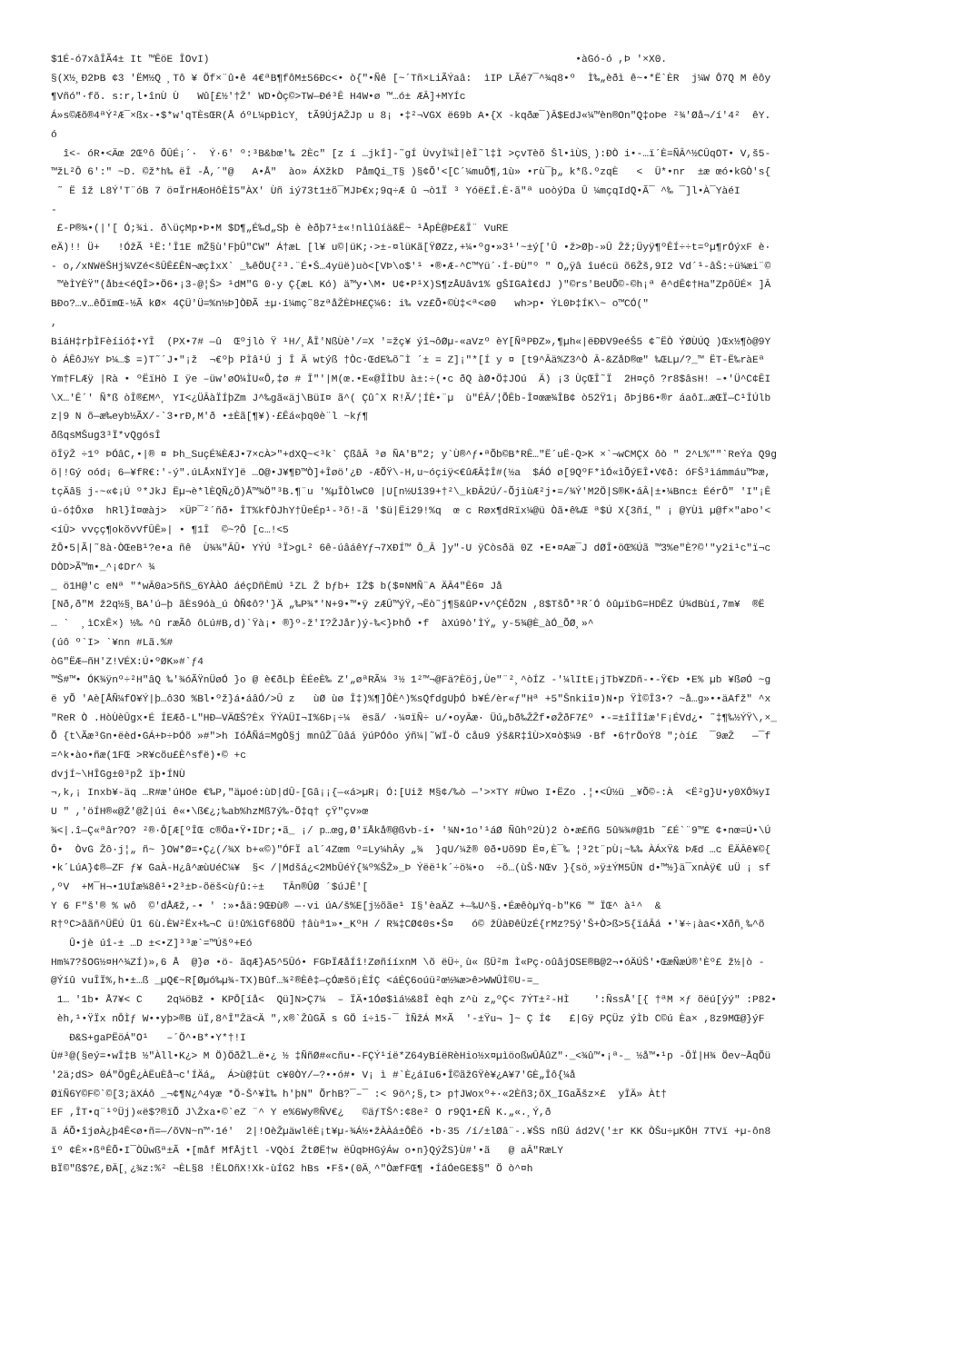$1É-ó7xâÎÃ4± It ™ÊöE ÎOvI) •àGó-ó ,Þ '×X0. §(X½¸Ð2ÞB ¢3 'ËM½Q ¸Tô ¥ Öf×¨û•ê 4€ªB¶fôM±56Ðc<• ò{"•Ñê [~´Tñ×LiÃÝaâ: ìIP LÃé7¯^¾q8•º Ì‰„èðì ê~•*Ë`ÈR j¼W Ô7Q M êôy ¶Vñó"·fõ. s:r,l•înÙ Ù Wû[£½'†Ž' WD•Òç©>TW—Ðé³Ê H4W•ø ™…ó± ÆÂ]+MYÍc Á»s©Æõ®4ªÝ²Æ¯×ßx-•$*w'qTÈsŒR(Å óºL¼pÐìcY¸ tÃ9ÚjAŽJp u 8¡ •‡²¬VGX ë69b A•{X -kqðæ¯)Â$EdJ«¼™èn®On"Q‡oÞe ²¾'Øå¬/í'4² êY. ó î<- óR•<Äœ 2Œºô ÕÛÉ¡´· Ý·6' º:³B&bœ'‰ 2Èc" [z í …jkÍ]-˜gÍ ÙvyÌ¼Ì|èÎ˜l‡Ì >çvTèõ Šl•ìÙS¸):ÐÒ i•-…ï´È=ÑÂ^½CÛqOT• V,š5- ™žL²Ô 6':" ~D. ©ž*h‰ ëÎ -Å,´"@ A•Å" ào» ÁXžkD PåmQi_T§ )§¢Õ'<[C´¼muÔ¶,1ù» •rù¯þ„ k*ß.ºzqÈ < Ü*•nr ±æ œó•kGÒ's{ ˜ Ë îž L8Ý'T¨óB 7 ö¤ÏrHÆoHôÈÌ5"ÀX' Ùñ iý73t1±õ¯MJÞ€x;9q÷Æ û ¬ò1Ï ³ Yóë£Î.È·ã"ª uoòýDa Û ¼mçqIdQ•Ã¯ ^‰ ¯]l•À¯YàéI - £-P®¾•(|'[ Ó;¾i. ð\üçMp•Þ•M $D¶„É‰d„Sþ è èðþ7¹±«!nlìûíä&Ë~ ¹ÅpÈ@Þ£&Î¨ VuRE eÄ)!! Ü+ !ÓžÃ ¹Ë:'Î1E mŽ§ù'FþÛ"CW" Á†æL [l¥ u©|üK;·>±-¤lüKã[ŸØZz,+¼•ºg•»3¹'~±ý['Û •ž>Øþ-»Û Žž;Üyÿ¶ºÊÍ÷÷t=ºµ¶rÓýxF è· - o,/xNWëŠHj¾VZé<šÛÊ£ÊN¬æçÌxX` _‰êÖU{²³.¨É•Š…4yüë)uò<[VÞ\o$'¹ •®•Æ-^C™Yü´·Í-ÐÙ"º " O„ÿâ îuécü õ6Žš,9I2 Vd´¹-âŠ:÷ü¾æi¨© ™èÌYÈŸ"(åb±<éQÎ>•Ö6•¡3-@¦Š> ¹dM"G 0·y Ç{æL Kó) ä™y•\M• U¢•P¹X)S¶zÅUâv1% gŠIGAÌ€dJ )"©rs'BeUÕ©-©h¡ª ê^dÊ¢†Ha"ZpõÜÉ× ]Â BÐo?…v…êÖïmŒ-½Ã kØ× 4ÇÜ'Ü=%n½Þ]ÒÐÃ ±µ·í¼mç˜8zªåŽÈÞH£Ç¼6: i‰ vz£Õ•©Ù‡<ª<ø0 wh>p• ÝL0Þ‡ÍK\~ o™CÓ(" , BiáH‡rþÌFèíió‡•YÎ (PX•7# —û Œºjlò Ÿ ¹H/¸ÅÎ'NßÙè'/=X '=žç¥ ýî¬ôØµ-«aVzº èY[ÑªPÐZ»,¶µh«|ëÐÐV9eéŠ5 ¢˜ËÒ ÝØÙÚQ )Œx½¶ò@9Y ò ÁÊôJ½Y Þ¼…$ =)T˜´J•"¡ž ¬€ºþ PÌâ¹Ú j Î Ä wtýß †Òc·ŒdE‰õ˜Ì ´± = Z]¡"*[Í y ¤ [t9^Âä%Z3^Ò Â-&ZåD®œ" ‰ŒLµ/?_™ ËT-Ë‰ràEª Ym†FLÆÿ |Rà • ºËïHò I ÿe –üw'øO¼ÌU«Ô,‡ø # Î"'|M(œ.•E«@ÎÌbU à±:÷(•c ðQ àØ•Ö‡JOú Ä) ¡3 ÙçŒÎ˜Ï 2H¤çô ?r8$âsH! –•'Ü^C¢ÊI \X…'Ê´' Ñ*ß òÎ®£M^¸ YI<¿ÜÂàÏÍþZm J^‰gã«äj\BüI¤ ã^( ÇûˆX R!Ã/¦ÍÈ•¨µ ù"ÉÂ/¦ÕÊb-Î¤œæ¾ÎB¢ ò52Ÿ1¡ ðÞjB6•®r áaôI…æŒÏ—C¹ÎÚlb z|9 N õ—æ‰eyb½ÃX/-`3•rÐ,M'ð •±Èã[¶¥)·£Êá«þq0è¨l ~kƒ¶ ðßqsMŠug3³Ï*vQgósÎ öÎÿŽ ÷1º ÞÓâC,•|® ¤ Þh_SuçÉ¾ÈÆJ•7×cÀ>"+dXQ~<³k` ÇßâÂ ³ø ÑA'B"2; y`Ù®^ƒ•ªÕb©B*RÊ…"Ë´uË-Q>K ×`¬wCMÇX ôò " 2^L%""`ReÝa Q9g ö|!Gý oód¡ 6—¥fR€:'-ý".úLÅxNÏY]ë …O@•J¥¶Ð™Ò]+Îøö'¿Ð -ÆÕŸ\-H,u~óçiÿ<€ûÆÂ‡Î#(½a $ÁÓ ø[9QºF*ìÓ«ìÕýEÎ•V¢ð: óFŠ³ìámmáu™Þæ, tçÄâ§ j-~«¢¡Ú º*JkJ Ëµ¬è*lÈQÑ¿Ö)Å™¾Ö"³B.¶¨u '%µÎÒlwC0 |U[n½Uî39+†²\_kÐÂ2Ú/-ÕjìùÆ²j•=/¾Ý'M2Ö|S®K•áÂ|±•¼Bnc± ÉérÔ" 'I"¡Ê ú-ó‡Ôxø hRl}Ì¤œàj> ×ÜP¯²´ñð• ÎT%kfÒJhY†ÛeÉp¹-³õ!-ã '$ü|Ëi29!%q œ c Røx¶dRïx¼@ü Òã•ê‰Œ ª$Ú X{3ñí¸" ¡ @YÙì µ@f×"aÞo'< <íÛ> vvçç¶okõvVfÛÊ»| • ¶1Î ©~?Ô [c…!<5 žÔ•5|Ã|˜8à·ÒŒeB¹?e•a ñê Ù¾¾"ÂÛ• YÝÚ ³Ï>gL² 6ê-úâáêYƒ¬7XÐÍ™ Ô_Â ]y"-U ÿCòsðä 0Z •E•¤Aæ¯J dØÎ•öŒ%Úã ™3%e"È?©'"y2i¹c"ï¬c DÒD>Ã™m•_^¡¢Dr^ ¾ _ ö1H@'c eNª "*wÂ0a>5ñS_6YÀÀO áéçDñÈmÚ ¹ZL Ž bƒb+ IŽ$ b($¤NMÑ¨A ÄÂ4"Ê6¤ Jå [Nð,ð"M ž2q½§¸BA'ú—þ ãÈs9óà_ú ÒÑ¢ô?'}Ä „‰P¾*'N+9•™•ÿ zÆÛ™ýŸ,¬Ëò˜j¶§&ûP•v^ÇÉÕ2N ,8$TšÕ*³R´Ó òûµïbG=HDÊZ Ú¾dBùí,7m¥ ®Ë … ` ¸ìCxÊ×) ½‰ ^û ræÃô ôLú#B,d)`Ÿà¡• ®}º-ž'I?ŽJår)ý-‰<}ÞhÔ •f àXú9ò'ÌÝ„ y-5¾@È_àÓ_ÕØ¸»^ (úô º`I> `¥nn #Lã.%# òG"ËÆ—ñH'Z!VÉX:Ú•ºØK»#`ƒ4 ™Š#™• ÓK¾ÿnº÷²H"âQ ‰'¾óÃŸnÜøÓ }o @ è€ðLþ ÈÉeÈ‰ Z'„øªRÃ¼ ³½ 1²™¬@Fä?Èöj,Ùe"¨²¸^òÍZ -'¼lItE¡jTb¥ZDñ-•-Ÿ€Þ •E% µb ¥ßøÓ ~g ë yÕ 'Aè[ÅÑ¼fO¥Ý|þ…ô3O %Bl•ºž}á•áâÓ/>Û z ùØ ùø Î‡)%¶]ÔÈ^)%sQfdgUþÓ b¥É/èr«ƒ"Hª +5"Šnkiî¤)N•p ŸÌ©Î3•? ~å…g»••äAfž" ^x "ReR Ò .HòÙèÛgx•É ÍEÆð-L"HÐ—VÄŒŠ?Èx ŸÝAÜI¬I%6Þ¡÷¼ ësã/ ·¼¤ïÑ÷ u/•oyÂæ· Üú„bð‰ŽŽf•øŽðF7£º •-=±îÎÎîæ'F¡ÉVd¿• ˜‡¶‰½ÝŸ\,×_ Õ {t\Ãæ³Gn•ëèd•GÁ+Þ÷ÞÓõ »#">h IóÅÑá=MgÒ§j mnûŽ¯ûâá ÿúPÓôo ýñ¼|˜WÏ-Ö cåu9 ýš&R‡îÙ>X¤ò$¼9 ·Bf •6†rÖoÝ8 ";òí£ ¯9æŽ —¯f =^k•ào•ñæ(1FŒ >R¥cõu£È^sfë)•© +c dvjÍ~\HÎGg±0³pŽ ïþ•ÍNÙ ¬,k,¡ Inxb¥-äq …R#æ'úHOe €‰P,"äµoé:ùD|dÛ-[Gâ¡¡{—«á>µR¡ Ó:[Uiž M§¢/‰ò —'>×TY #Ûwo I•ËZo .¦•<Û½ü _¥Õ©-:À <Ë²g}U•y0XÔ¾yI U " ,'öÍH®«@Ž'@Ž|úi ê«•\ß€¿;‰ab%hzMß7ý‰-Ö‡q† çŸ"çv»œ ¾<|.î—Ç«ªâr?O? ²®·Ô[Æ[ºÎŒ c®Öa•Ÿ•IDr;•ã_ ¡/ p…œg,Ø'ïÅkå®@ßvb-í• '¾N•1o'¹áØ Ñûhº2Ù)2 ò•æ£ñG 5û¾¾#@1b ˜£É`¨9™£ ¢•nœ=Ú•\Ú Ô• ÒvG Žô·j¦„ ñ~ }OW*Ø=•Ç¿(/¾X b+«©)"ÓFÏ al´4Zœm º=Ly¼hÂy „¾ }qU/¼ž® 0ð•Uõ9D Ë¤,È¯‰ ¦³2t¨pÙ¡~‰‰ ÀÁxŸ& ÞÆd …c ËÄÂê¥©{ •k´LúA}¢®—ZF ƒ¥ GaÀ-H¿â^æùUéC¼¥ §< /|Mdšá¿<2MbÛéÝ{¾º%ŠŽ»_Þ Ýëë¹k´÷ö¾•o ÷õ…(ùŠ·NŒv }{sö¸»ÿ±ÝM5ÛN d•™½}ä¯xnÀÿ€ uÜ ¡ sf ,ºV +M¯H¬•1UÍæ¾8ê¹•2³±Þ-õëš<ùƒû:÷± TÂn®ÛØ ´$úJÊ'[ Y 6 F"š'® % wô ©'dÅÆž,-• ' :»•åä:9ŒÐù® —·vi úA/š%E[j½õãe¹ I§'èaÄZ +—‰U^§.•ÉæêòµÝq-b"K6 ™ ÏŒ^ à¹^ & R†ºC>âãñ^ÜËÚ Ü1 6ù.ÈW²Ëx+‰¬C ü!û%ìGf68ÖÜ †âùª1»•_KºH / R¾‡CØ¢0s•Š¤ ó© žÜàÐêÜzÉ{rMz?5ý'Š+Ò>ß>5{ïáÂá •'¥÷¡àa<•Xðñ¸‰^õ Û•jè úî-± …D ±<•Z]³³æ`=™Úšº+Eó Hm¾7?šOG½¤H^¾ZÍ)»,6 Å @}ø •ö- ãqÆ}A5^5Ûó• FGÞÏÆåÍî!ZøñííxnM \õ ëÜ÷¸ù« ßÜ²m Ì«Pç·oûâjOSE®B@2¬•óÄÚŠ'•ŒæÑæÚ®'Èº£ ž½|ò - @Ýíû vuÎÏ%,h•±…ß _µQ€~R[Øµó‰µ¾-TX)Bûf…¾²®Èê‡—çÓæšö¡ÈÍÇ <áÉÇ6oúü²œ½¾æ>ê>WWÛÌ©U-=_ 1… '1b• Å7¥< C 2q¼öBž • KPÔ[íå< Qü]N>Ç7¼ – ÏÄ•1Óø$ìá½&8Î èqh z^ù z„ºÇ< 7ÝT±²-HÌ ':ÑssÅ'[{ †ªM ×ƒ õëú[ýý" :P82• èh,¹•ŸÏx nÔÌƒ W••yþ>®B üÏ,8^Î"Žä<Ä ",x®`ŽûGÃ s GÖ í÷ì5-¯ ÌÑžÁ M×Ã '-±Ÿu¬ ]~ Ç Í¢ £|Gÿ PÇÜz ýÌb C©ú Èa× ,8z9MŒ@}ýF Ð&S+gaPËöÁ"O¹ –´Ö^•B*•Y*†!I Ù#³@(§eý=•wÎ‡B ½"Àll•K¿> M Ö)ÖðŽl…ë•¿ ½ ‡ÑñØ#«cñu•-FÇÝ¹íë*Z64yBíëRèHio½x¤µìöoßwÛÅûZ"·_<¾û™•¡ª-_ ½å™•¹p -ÔÏ|H¾ Öev~ÅqÕü '2ä;dS> 0Á"ÖgÊ¿ÀËuÈå¬c'ÍÄá„ Á>ù@‡üt c¥0ÒY/—?••ó#• V¡ ì #`È¿áIu6•Î©ãžGŸè¥¿A¥7'GÈ„Îô{¼å ØïÑ6Y©F©`©[3;äXÁô _¬¢¶N¿^4yæ *Ö-Š^¥Ì‰ h'þN" ÕrhB?¯–¯ :< 9ö^;§,t> p†JWoxº+·«2Èñ3;õX_IGaÃšz×£ yÎÄ» Àt† EF ,ÎT•q¨¹ºÜj)«ë$?®ïÕ J\Žxa•©`eZ ¨^ Y e%6Wy®ÑV€¿ ©äƒTŠ^:¢8e² O r9Q1•£Ñ K.„«.¸Ý,ð ã ÁÕ•îjøÀ¿þ4Ê<ø•ñ=—/õVN~n™·1é' 2|!OèŽµäwlëÈ¡t¥µ-¾Á½•žÀÀá±ÔÊö •b·35 /í/±lØâ¨-.¥ŠS nßÜ ád2V('±r KK ÒŠu÷µKÔH 7TVï +µ-ôn8 ïº ¢Ê×•ßªÊÕ•I¯ÒÛwßª±Ã •[måf MfÅjtl -VQòí ŽtØË†w ëÛqÞHGýÁw o•n}QýŽS}Ù#'•ã @ aÂ"RæLY BÏ©"ß$?£,ÐÄ[¸¿¾z:%² ¬ÈL§8 !ËLOñX!Xk-ùÍG2 hBs •Fš•(0Ä¸^"ÒæfFŒ¶ •ÍáÓeGE$§" Ö ò^¤h